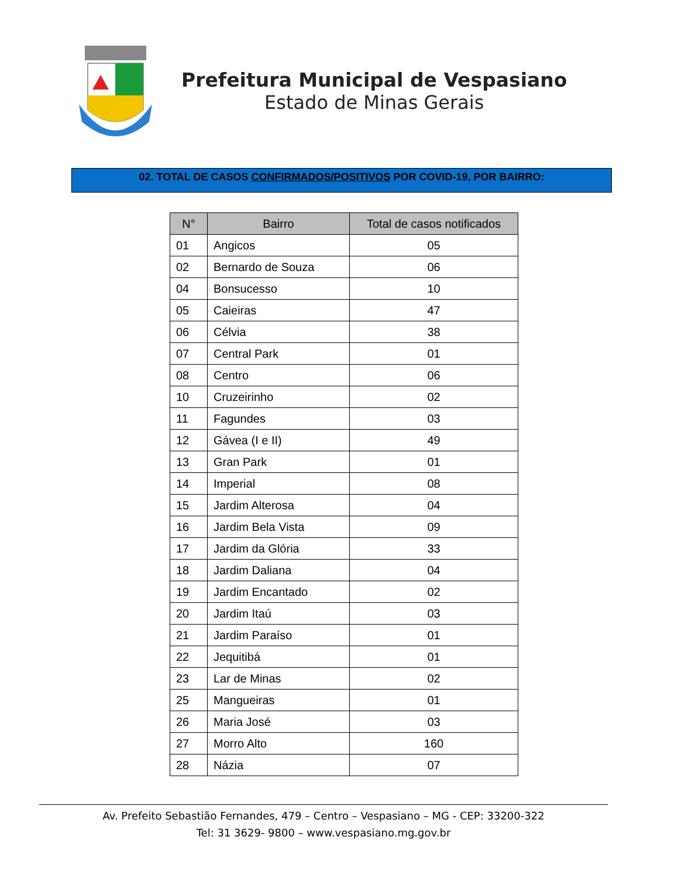Prefeitura Municipal de Vespasiano
Estado de Minas Gerais
02. TOTAL DE CASOS CONFIRMADOS/POSITIVOS POR COVID-19, POR BAIRRO:
| N° | Bairro | Total de casos notificados |
| --- | --- | --- |
| 01 | Angicos | 05 |
| 02 | Bernardo de Souza | 06 |
| 04 | Bonsucesso | 10 |
| 05 | Caieiras | 47 |
| 06 | Célvia | 38 |
| 07 | Central Park | 01 |
| 08 | Centro | 06 |
| 10 | Cruzeirinho | 02 |
| 11 | Fagundes | 03 |
| 12 | Gávea (I e II) | 49 |
| 13 | Gran Park | 01 |
| 14 | Imperial | 08 |
| 15 | Jardim Alterosa | 04 |
| 16 | Jardim Bela Vista | 09 |
| 17 | Jardim da Glória | 33 |
| 18 | Jardim Daliana | 04 |
| 19 | Jardim Encantado | 02 |
| 20 | Jardim Itaú | 03 |
| 21 | Jardim Paraíso | 01 |
| 22 | Jequitibá | 01 |
| 23 | Lar de Minas | 02 |
| 25 | Mangueiras | 01 |
| 26 | Maria José | 03 |
| 27 | Morro Alto | 160 |
| 28 | Názia | 07 |
Av. Prefeito Sebastião Fernandes, 479 – Centro – Vespasiano – MG - CEP: 33200-322
Tel: 31 3629- 9800 – www.vespasiano.mg.gov.br